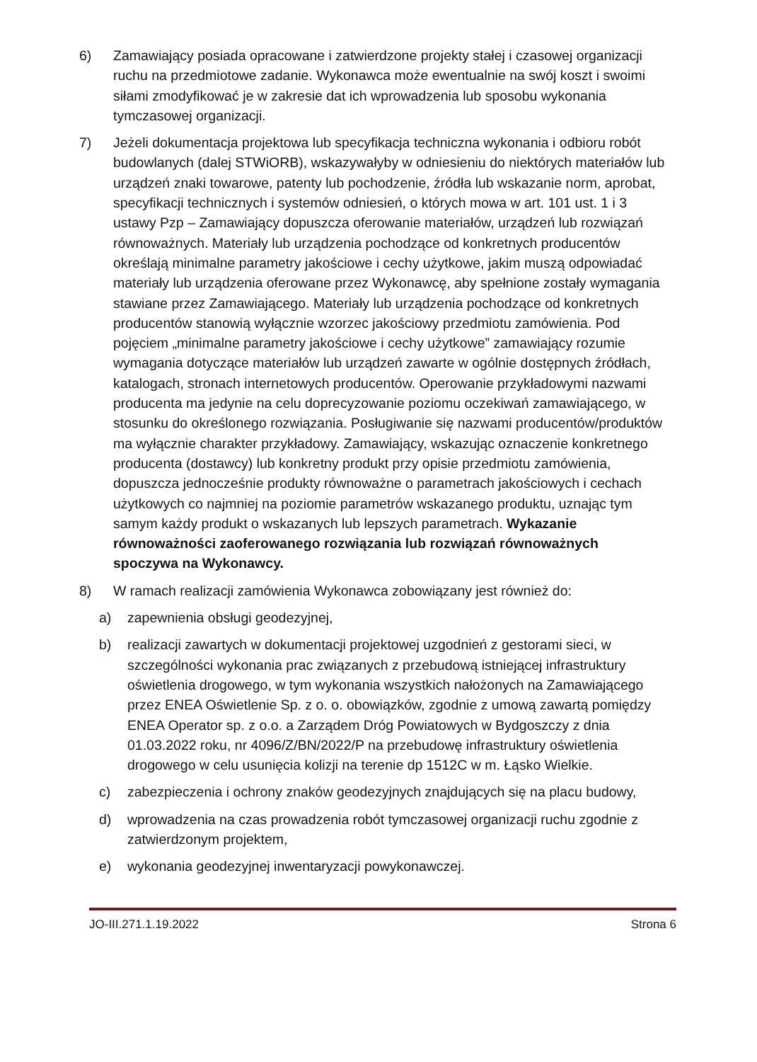6) Zamawiający posiada opracowane i zatwierdzone projekty stałej i czasowej organizacji ruchu na przedmiotowe zadanie. Wykonawca może ewentualnie na swój koszt i swoimi siłami zmodyfikować je w zakresie dat ich wprowadzenia lub sposobu wykonania tymczasowej organizacji.
7) Jeżeli dokumentacja projektowa lub specyfikacja techniczna wykonania i odbioru robót budowlanych (dalej STWiORB), wskazywałyby w odniesieniu do niektórych materiałów lub urządzeń znaki towarowe, patenty lub pochodzenie, źródła lub wskazanie norm, aprobat, specyfikacji technicznych i systemów odniesień, o których mowa w art. 101 ust. 1 i 3 ustawy Pzp – Zamawiający dopuszcza oferowanie materiałów, urządzeń lub rozwiązań równoważnych. Materiały lub urządzenia pochodzące od konkretnych producentów określają minimalne parametry jakościowe i cechy użytkowe, jakim muszą odpowiadać materiały lub urządzenia oferowane przez Wykonawcę, aby spełnione zostały wymagania stawiane przez Zamawiającego. Materiały lub urządzenia pochodzące od konkretnych producentów stanowią wyłącznie wzorzec jakościowy przedmiotu zamówienia. Pod pojęciem „minimalne parametry jakościowe i cechy użytkowe” zamawiający rozumie wymagania dotyczące materiałów lub urządzeń zawarte w ogólnie dostępnych źródłach, katalogach, stronach internetowych producentów. Operowanie przykładowymi nazwami producenta ma jedynie na celu doprecyzowanie poziomu oczekiwań zamawiającego, w stosunku do określonego rozwiązania. Posługiwanie się nazwami producentów/produktów ma wyłącznie charakter przykładowy. Zamawiający, wskazując oznaczenie konkretnego producenta (dostawcy) lub konkretny produkt przy opisie przedmiotu zamówienia, dopuszcza jednocześnie produkty równoważne o parametrach jakościowych i cechach użytkowych co najmniej na poziomie parametrów wskazanego produktu, uznając tym samym każdy produkt o wskazanych lub lepszych parametrach. Wykazanie równoważności zaoferowanego rozwiązania lub rozwiązań równoważnych spoczywa na Wykonawcy.
8) W ramach realizacji zamówienia Wykonawca zobowiązany jest również do:
a) zapewnienia obsługi geodezyjnej,
b) realizacji zawartych w dokumentacji projektowej uzgodnień z gestorami sieci, w szczególności wykonania prac związanych z przebudową istniejącej infrastruktury oświetlenia drogowego, w tym wykonania wszystkich nałożonych na Zamawiającego przez ENEA Oświetlenie Sp. z o. o. obowiązków, zgodnie z umową zawartą pomiędzy ENEA Operator sp. z o.o. a Zarządem Dróg Powiatowych w Bydgoszczy z dnia 01.03.2022 roku, nr 4096/Z/BN/2022/P na przebudowę infrastruktury oświetlenia drogowego w celu usunięcia kolizji na terenie dp 1512C w m. Łąsko Wielkie.
c) zabezpieczenia i ochrony znaków geodezyjnych znajdujących się na placu budowy,
d) wprowadzenia na czas prowadzenia robót tymczasowej organizacji ruchu zgodnie z zatwierdzonym projektem,
e) wykonania geodezyjnej inwentaryzacji powykonawczej.
JO-III.271.1.19.2022 Strona 6